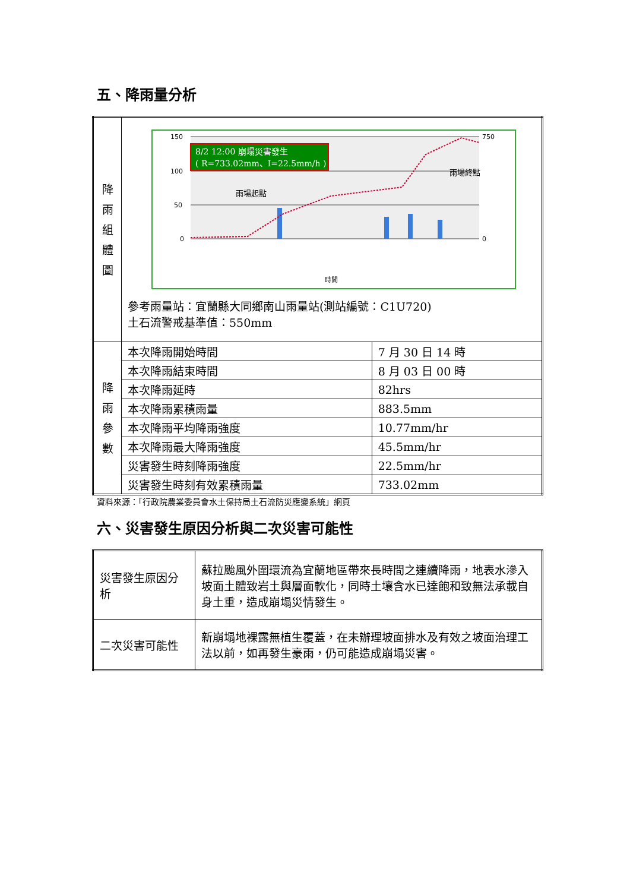五、降雨量分析
| 降 雨 組 體 圖 | 150 100 50 0 750 0 時間 8/2 12:00 崩塌災害發生 ( R=733.02mm、I=22.5mm/h ) 雨場起點 雨場終點 參考雨量站：宜蘭縣大同鄉南山雨量站(測站編號：C1U720) 土石流警戒基準值：550mm | |
| 降 雨 參 數 | 本次降雨開始時間 | 7 月 30 日 14 時 |
| | 本次降雨結束時間 | 8 月 03 日 00 時 |
| | 本次降雨延時 | 82hrs |
| | 本次降雨累積雨量 | 883.5mm |
| | 本次降雨平均降雨強度 | 10.77mm/hr |
| | 本次降雨最大降雨強度 | 45.5mm/hr |
| | 災害發生時刻降雨強度 | 22.5mm/hr |
| | 災害發生時刻有效累積雨量 | 733.02mm |
資料來源：「行政院農業委員會水土保持局土石流防災應變系統」網頁
六、災害發生原因分析與二次災害可能性
| 災害發生原因分析 | 蘇拉颱風外圍環流為宜蘭地區帶來長時間之連續降雨，地表水滲入坡面土體致岩土與層面軟化，同時土壤含水已達飽和致無法承載自身土重，造成崩塌災情發生。 |
| 二次災害可能性 | 新崩塌地裸露無植生覆蓋，在未辦理坡面排水及有效之坡面治理工法以前，如再發生豪雨，仍可能造成崩塌災害。 |